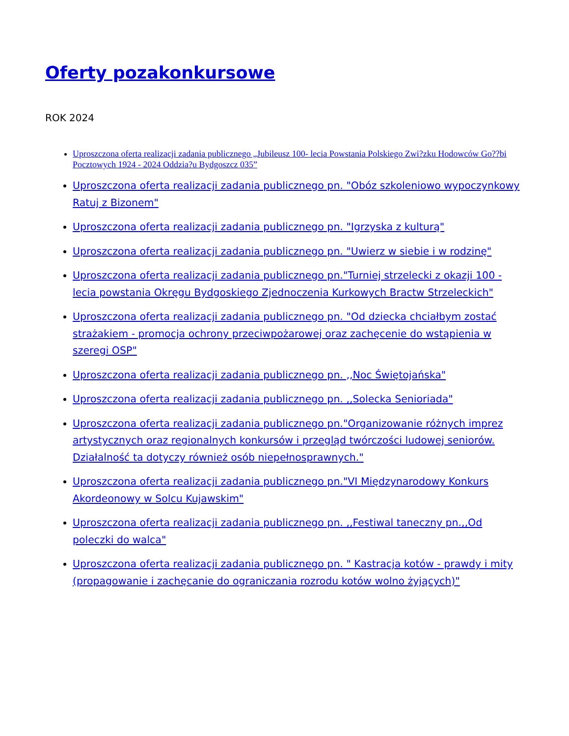Oferty pozakonkursowe
ROK 2024
Uproszczona oferta realizacji zadania publicznego „Jubileusz 100- lecia Powstania Polskiego Zwi?zku Hodowców Go??bi Pocztowych 1924 - 2024 Oddzia?u Bydgoszcz 035”
Uproszczona oferta realizacji zadania publicznego pn. "Obóz szkoleniowo wypoczynkowy Ratuj z Bizonem"
Uproszczona oferta realizacji zadania publicznego pn. "Igrzyska z kulturą"
Uproszczona oferta realizacji zadania publicznego pn. "Uwierz w siebie i w rodzinę"
Uproszczona oferta realizacji zadania publicznego pn."Turniej strzelecki z okazji 100 - lecia powstania Okręgu Bydgoskiego Zjednoczenia Kurkowych Bractw Strzeleckich"
Uproszczona oferta realizacji zadania publicznego pn. "Od dziecka chciałbym zostać strażakiem - promocja ochrony przeciwpożarowej oraz zachęcenie do wstąpienia w szeregi OSP"
Uproszczona oferta realizacji zadania publicznego pn. ,,Noc Świętojańska"
Uproszczona oferta realizacji zadania publicznego pn. ,,Solecka Senioriada"
Uproszczona oferta realizacji zadania publicznego pn."Organizowanie różnych imprez artystycznych oraz regionalnych konkursów i przegląd twórczości ludowej seniorów. Działalność ta dotyczy również osób niepełnosprawnych."
Uproszczona oferta realizacji zadania publicznego pn."VI Międzynarodowy Konkurs Akordeonowy w Solcu Kujawskim"
Uproszczona oferta realizacji zadania publicznego pn. ,,Festiwal taneczny pn.,,Od poleczki do walca"
Uproszczona oferta realizacji zadania publicznego pn. " Kastracja kotów - prawdy i mity (propagowanie i zachęcanie do ograniczania rozrodu kotów wolno żyjących)"